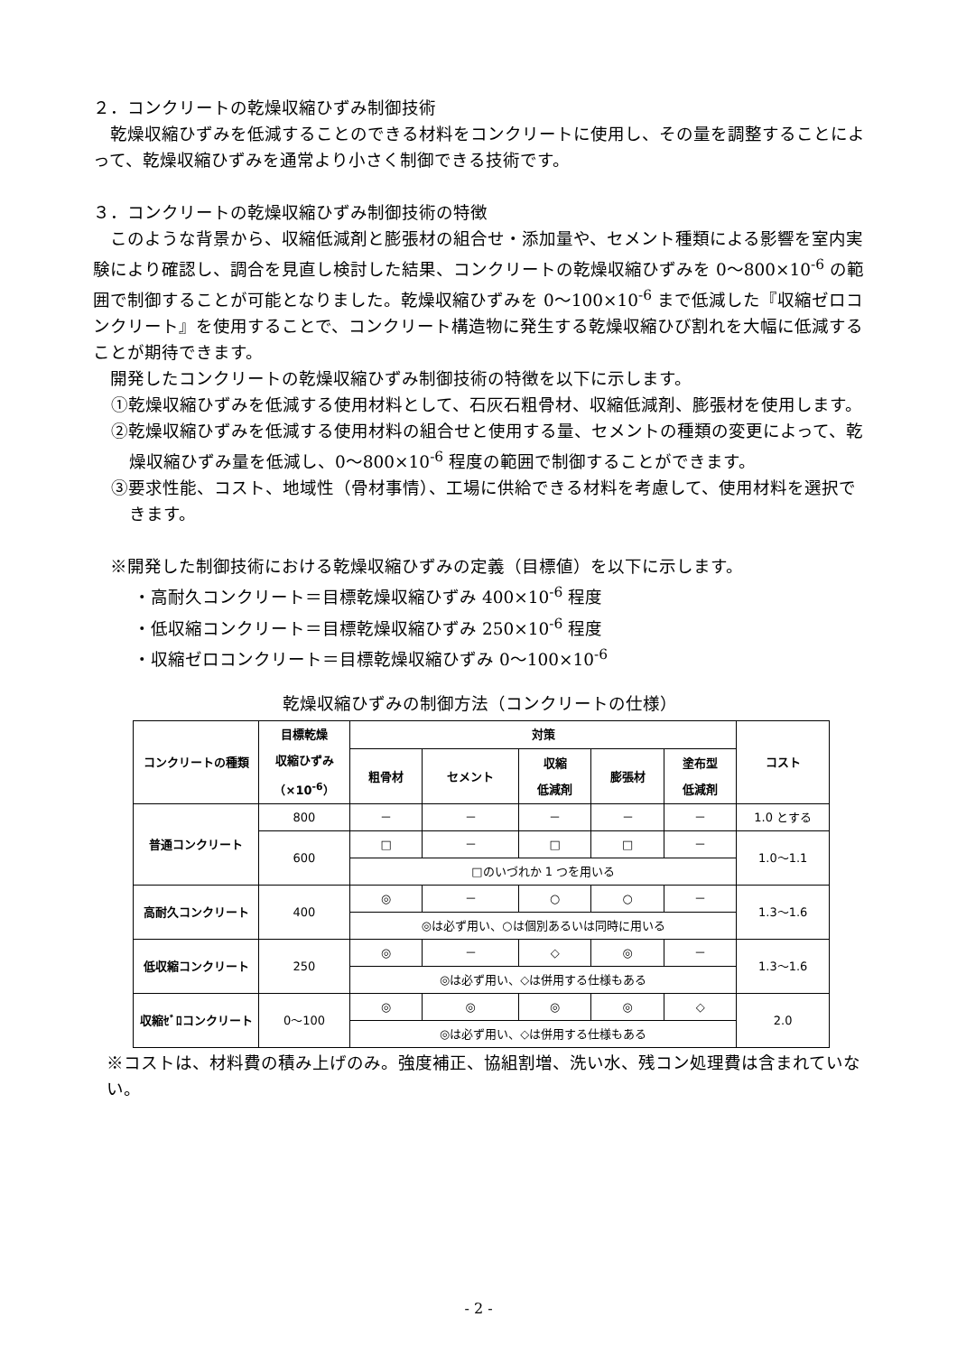２．コンクリートの乾燥収縮ひずみ制御技術
乾燥収縮ひずみを低減することのできる材料をコンクリートに使用し、その量を調整することによって、乾燥収縮ひずみを通常より小さく制御できる技術です。
３．コンクリートの乾燥収縮ひずみ制御技術の特徴
このような背景から、収縮低減剤と膨張材の組合せ・添加量や、セメント種類による影響を室内実験により確認し、調合を見直し検討した結果、コンクリートの乾燥収縮ひずみを 0～800×10<sup>-6</sup> の範囲で制御することが可能となりました。乾燥収縮ひずみを 0～100×10<sup>-6</sup> まで低減した『収縮ゼロコンクリート』を使用することで、コンクリート構造物に発生する乾燥収縮ひび割れを大幅に低減することが期待できます。
開発したコンクリートの乾燥収縮ひずみ制御技術の特徴を以下に示します。
①乾燥収縮ひずみを低減する使用材料として、石灰石粗骨材、収縮低減剤、膨張材を使用します。
②乾燥収縮ひずみを低減する使用材料の組合せと使用する量、セメントの種類の変更によって、乾燥収縮ひずみ量を低減し、0～800×10<sup>-6</sup> 程度の範囲で制御することができます。
③要求性能、コスト、地域性（骨材事情）、工場に供給できる材料を考慮して、使用材料を選択できます。
※開発した制御技術における乾燥収縮ひずみの定義（目標値）を以下に示します。
・高耐久コンクリート＝目標乾燥収縮ひずみ 400×10<sup>-6</sup> 程度
・低収縮コンクリート＝目標乾燥収縮ひずみ 250×10<sup>-6</sup> 程度
・収縮ゼロコンクリート＝目標乾燥収縮ひずみ 0～100×10<sup>-6</sup>
乾燥収縮ひずみの制御方法（コンクリートの仕様）
| コンクリートの種類 | 目標乾燥 収縮ひずみ （×10<sup>-6</sup>） | 対策 | | | | | コスト |
| --- | --- | --- | --- | --- | --- | --- | --- |
| | | 粗骨材 | セメント | 収縮 低減剤 | 膨張材 | 塗布型 低減剤 | |
| 普通コンクリート | 800 | － | － | － | － | － | 1.0 とする |
| | 600 | □ | － | □ | □ | － | 1.0～1.1 |
| | | □のいづれか 1 つを用いる | | | | | |
| 高耐久コンクリート | 400 | ◎ | － | ○ | ○ | － | 1.3～1.6 |
| | | ◎は必ず用い、○は個別あるいは同時に用いる | | | | | |
| 低収縮コンクリート | 250 | ◎ | － | ◇ | ◎ | － | 1.3～1.6 |
| | | ◎は必ず用い、◇は併用する仕様もある | | | | | |
| 収縮ｾﾞﾛコンクリート | 0～100 | ◎ | ◎ | ◎ | ◎ | ◇ | 2.0 |
| | | ◎は必ず用い、◇は併用する仕様もある | | | | | |
※コストは、材料費の積み上げのみ。強度補正、協組割増、洗い水、残コン処理費は含まれていない。
- 2 -